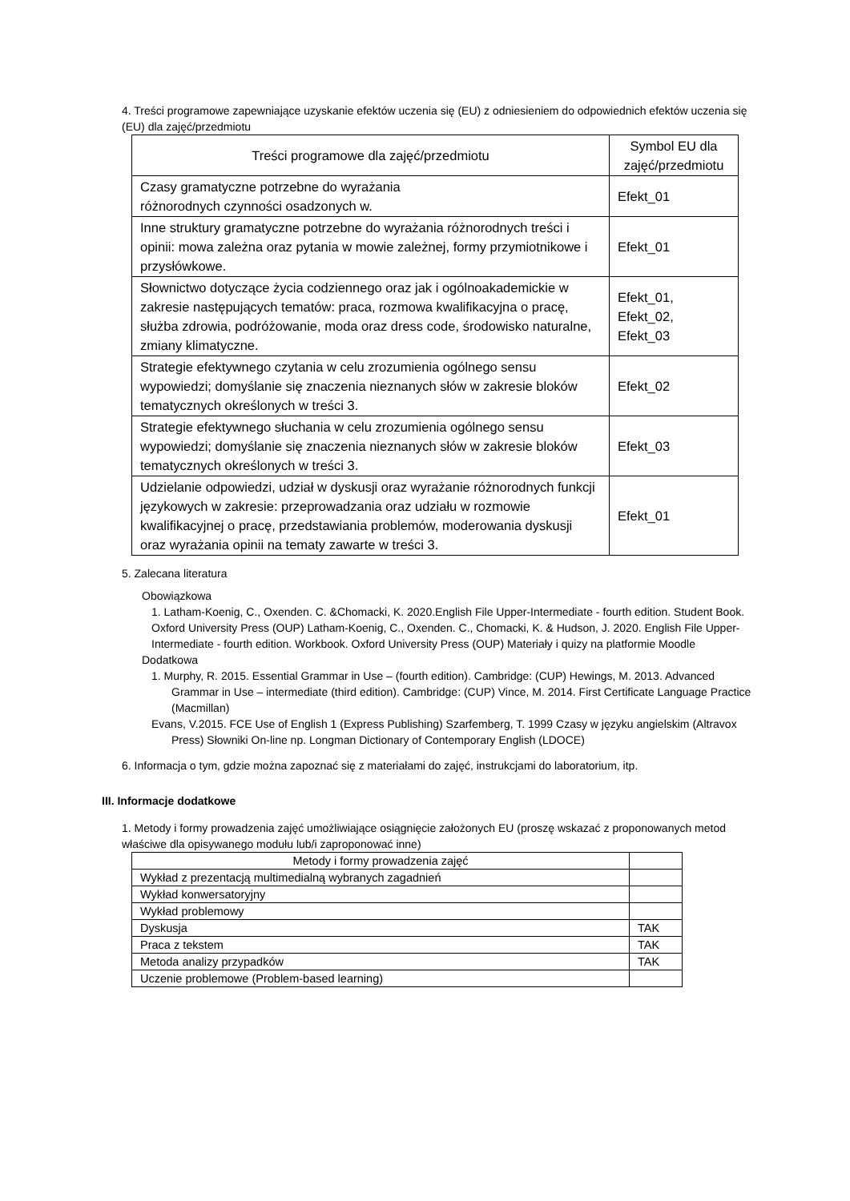4. Treści programowe zapewniające uzyskanie efektów uczenia się (EU) z odniesieniem do odpowiednich efektów uczenia się (EU) dla zajęć/przedmiotu
| Treści programowe dla zajęć/przedmiotu | Symbol EU dla zajęć/przedmiotu |
| --- | --- |
| Czasy gramatyczne potrzebne do wyrażania różnorodnych czynności osadzonych w. | Efekt_01 |
| Inne struktury gramatyczne potrzebne do wyrażania różnorodnych treści i opinii: mowa zależna oraz pytania w mowie zależnej, formy przymiotnikowe i przysłówkowe. | Efekt_01 |
| Słownictwo dotyczące życia codziennego oraz jak i ogólnoakademickie w zakresie następujących tematów: praca, rozmowa kwalifikacyjna o pracę, służba zdrowia, podróżowanie, moda oraz dress code, środowisko naturalne, zmiany klimatyczne. | Efekt_01, Efekt_02, Efekt_03 |
| Strategie efektywnego czytania w celu zrozumienia ogólnego sensu wypowiedzi; domyślanie się znaczenia nieznanych słów w zakresie bloków tematycznych określonych w treści 3. | Efekt_02 |
| Strategie efektywnego słuchania w celu zrozumienia ogólnego sensu wypowiedzi; domyślanie się znaczenia nieznanych słów w zakresie bloków tematycznych określonych w treści 3. | Efekt_03 |
| Udzielanie odpowiedzi, udział w dyskusji oraz wyrażanie różnorodnych funkcji językowych w zakresie: przeprowadzania oraz udziału w rozmowie kwalifikacyjnej o pracę, przedstawiania problemów, moderowania dyskusji oraz wyrażania opinii na tematy zawarte w treści 3. | Efekt_01 |
5. Zalecana literatura
Obowiązkowa
1. Latham-Koenig, C., Oxenden. C. &Chomacki, K. 2020.English File Upper-Intermediate - fourth edition. Student Book.
Oxford University Press (OUP) Latham-Koenig, C., Oxenden. C., Chomacki, K. & Hudson, J. 2020. English File Upper-
Intermediate - fourth edition. Workbook. Oxford University Press (OUP) Materiały i quizy na platformie Moodle
Dodatkowa
1. Murphy, R. 2015. Essential Grammar in Use – (fourth edition). Cambridge: (CUP) Hewings, M. 2013. Advanced Grammar in Use – intermediate (third edition). Cambridge: (CUP) Vince, M. 2014. First Certificate Language Practice (Macmillan)
Evans, V.2015. FCE Use of English 1 (Express Publishing) Szarfemberg, T. 1999 Czasy w języku angielskim (Altravox Press) Słowniki On-line np. Longman Dictionary of Contemporary English (LDOCE)
6. Informacja o tym, gdzie można zapoznać się z materiałami do zajęć, instrukcjami do laboratorium, itp.
III. Informacje dodatkowe
1. Metody i formy prowadzenia zajęć umożliwiające osiągnięcie założonych EU (proszę wskazać z proponowanych metod właściwe dla opisywanego modułu lub/i zaproponować inne)
| Metody i formy prowadzenia zajęć | |
| --- | --- |
| Wykład z prezentacją multimedialną wybranych zagadnień | |
| Wykład konwersatoryjny | |
| Wykład problemowy | |
| Dyskusja | TAK |
| Praca z tekstem | TAK |
| Metoda analizy przypadków | TAK |
| Uczenie problemowe (Problem-based learning) | |